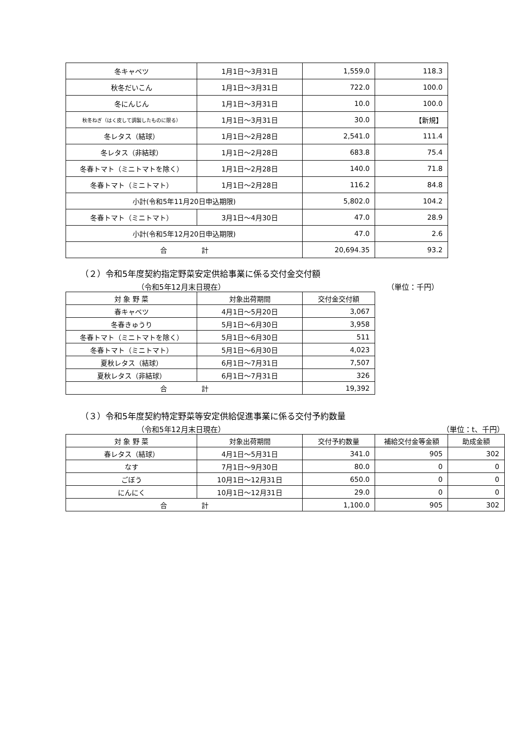| 冬キャベツ | 1月1日～3月31日 | 1,559.0 | 118.3 |
| 秋冬だいこん | 1月1日～3月31日 | 722.0 | 100.0 |
| 冬にんじん | 1月1日～3月31日 | 10.0 | 100.0 |
| 秋冬ねぎ（はく皮して調製したものに限る） | 1月1日～3月31日 | 30.0 | 【新規】 |
| 冬レタス（結球） | 1月1日～2月28日 | 2,541.0 | 111.4 |
| 冬レタス（非結球） | 1月1日～2月28日 | 683.8 | 75.4 |
| 冬春トマト（ミニトマトを除く） | 1月1日～2月28日 | 140.0 | 71.8 |
| 冬春トマト（ミニトマト） | 1月1日～2月28日 | 116.2 | 84.8 |
| 小計(令和5年11月20日申込期限) | | 5,802.0 | 104.2 |
| 冬春トマト（ミニトマト） | 3月1日～4月30日 | 47.0 | 28.9 |
| 小計(令和5年12月20日申込期限) | | 47.0 | 2.6 |
| 合 計 | | 20,694.35 | 93.2 |
（２）令和5年度契約指定野菜安定供給事業に係る交付金交付額
（令和5年12月末日現在） （単位：千円）
| 対 象 野 菜 | 対象出荷期間 | 交付金交付額 |
| --- | --- | --- |
| 春キャベツ | 4月1日～5月20日 | 3,067 |
| 冬春きゅうり | 5月1日～6月30日 | 3,958 |
| 冬春トマト（ミニトマトを除く） | 5月1日～6月30日 | 511 |
| 冬春トマト（ミニトマト） | 5月1日～6月30日 | 4,023 |
| 夏秋レタス（結球） | 6月1日～7月31日 | 7,507 |
| 夏秋レタス（非結球） | 6月1日～7月31日 | 326 |
| 合 計 | | 19,392 |
（３）令和5年度契約特定野菜等安定供給促進事業に係る交付予約数量
（令和5年12月末日現在） （単位：t、千円）
| 対 象 野 菜 | 対象出荷期間 | 交付予約数量 | 補給交付金等金額 | 助成金額 |
| --- | --- | --- | --- | --- |
| 春レタス（結球） | 4月1日～5月31日 | 341.0 | 905 | 302 |
| なす | 7月1日～9月30日 | 80.0 | 0 | 0 |
| ごぼう | 10月1日～12月31日 | 650.0 | 0 | 0 |
| にんにく | 10月1日～12月31日 | 29.0 | 0 | 0 |
| 合 計 | | 1,100.0 | 905 | 302 |